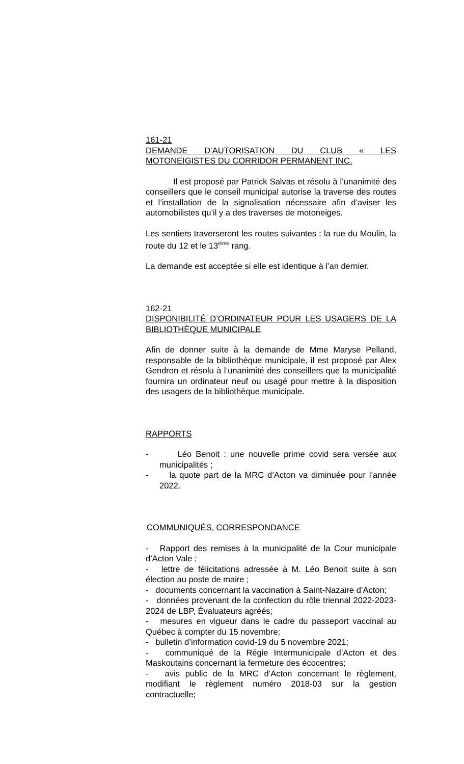161-21
DEMANDE D’AUTORISATION DU CLUB « LES
MOTONEIGISTES DU CORRIDOR PERMANENT INC.
Il est proposé par Patrick Salvas et résolu à l’unanimité des conseillers que le conseil municipal autorise la traverse des routes et l’installation de la signalisation nécessaire afin d’aviser les automobilistes qu’il y a des traverses de motoneiges.
Les sentiers traverseront les routes suivantes : la rue du Moulin, la route du 12 et le 13<sup>ième</sup> rang.
La demande est acceptée si elle est identique à l’an dernier.
162-21
DISPONIBILITÉ D’ORDINATEUR POUR LES USAGERS DE LA BIBLIOTHÈQUE MUNICIPALE
Afin de donner suite à la demande de Mme Maryse Pelland, responsable de la bibliothèque municipale, il est proposé par Alex Gendron et résolu à l’unanimité des conseillers que la municipalité fournira un ordinateur neuf ou usagé pour mettre à la disposition des usagers de la bibliothèque municipale.
RAPPORTS
- Léo Benoit : une nouvelle prime covid sera versée aux municipalités ;
- la quote part de la MRC d’Acton va diminuée pour l’année 2022.
COMMUNIQUÉS, CORRESPONDANCE
- Rapport des remises à la municipalité de la Cour municipale d’Acton Vale ;
- lettre de félicitations adressée à M. Léo Benoit suite à son élection au poste de maire ;
- documents concernant la vaccination à Saint-Nazaire d’Acton;
- données provenant de la confection du rôle triennal 2022-2023-2024 de LBP, Évaluateurs agréés;
- mesures en vigueur dans le cadre du passeport vaccinal au Québec à compter du 15 novembre;
- bulletin d’information covid-19 du 5 novembre 2021;
- communiqué de la Régie Intermunicipale d’Acton et des Maskoutains concernant la fermeture des écocentres;
- avis public de la MRC d’Acton concernant le règlement, modifiant le règlement numéro 2018-03 sur la gestion contractuelle;